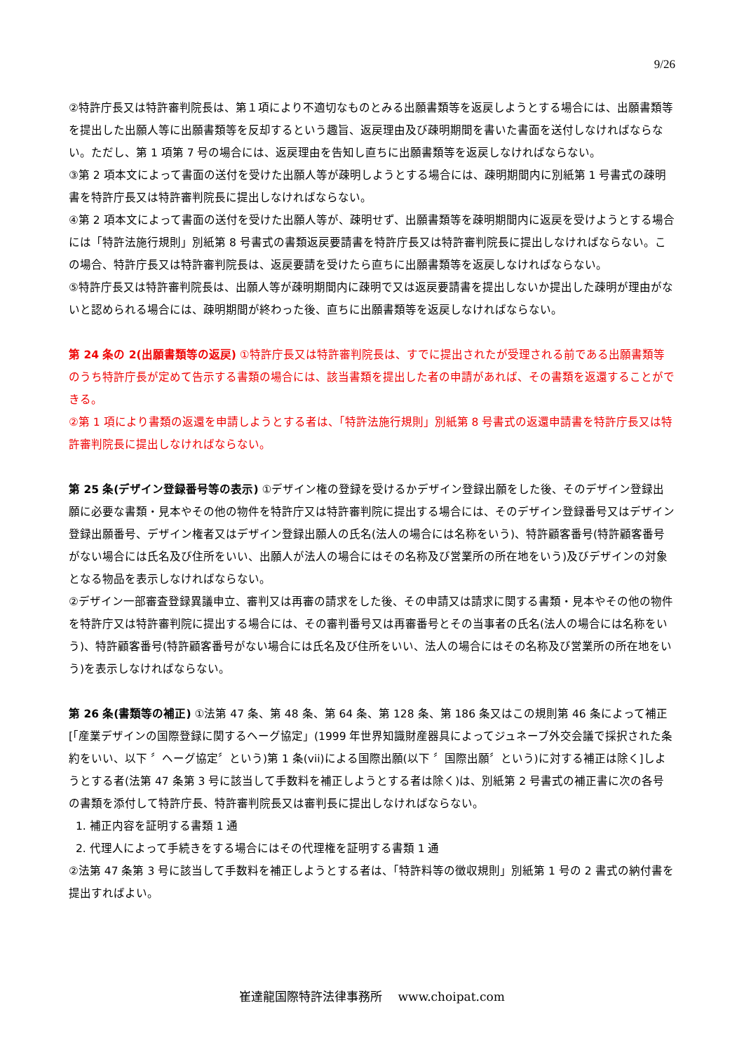9/26
②特許庁長又は特許審判院長は、第１項により不適切なものとみる出願書類等を返戻しようとする場合には、出願書類等を提出した出願人等に出願書類等を反却するという趣旨、返戻理由及び疎明期間を書いた書面を送付しなければならない。ただし、第 1 項第 7 号の場合には、返戻理由を告知し直ちに出願書類等を返戻しなければならない。
③第 2 項本文によって書面の送付を受けた出願人等が疎明しようとする場合には、疎明期間内に別紙第 1 号書式の疎明書を特許庁長又は特許審判院長に提出しなければならない。
④第 2 項本文によって書面の送付を受けた出願人等が、疎明せず、出願書類等を疎明期間内に返戻を受けようとする場合には「特許法施行規則」別紙第 8 号書式の書類返戻要請書を特許庁長又は特許審判院長に提出しなければならない。この場合、特許庁長又は特許審判院長は、返戻要請を受けたら直ちに出願書類等を返戻しなければならない。
⑤特許庁長又は特許審判院長は、出願人等が疎明期間内に疎明で又は返戻要請書を提出しないか提出した疎明が理由がないと認められる場合には、疎明期間が終わった後、直ちに出願書類等を返戻しなければならない。
第 24 条の 2(出願書類等の返戻) ①特許庁長又は特許審判院長は、すでに提出されたが受理される前である出願書類等のうち特許庁長が定めて告示する書類の場合には、該当書類を提出した者の申請があれば、その書類を返還することができる。
②第 1 項により書類の返還を申請しようとする者は、「特許法施行規則」別紙第 8 号書式の返還申請書を特許庁長又は特許審判院長に提出しなければならない。
第 25 条(デザイン登録番号等の表示) ①デザイン権の登録を受けるかデザイン登録出願をした後、そのデザイン登録出願に必要な書類・見本やその他の物件を特許庁又は特許審判院に提出する場合には、そのデザイン登録番号又はデザイン登録出願番号、デザイン権者又はデザイン登録出願人の氏名(法人の場合には名称をいう)、特許顧客番号(特許顧客番号がない場合には氏名及び住所をいい、出願人が法人の場合にはその名称及び営業所の所在地をいう)及びデザインの対象となる物品を表示しなければならない。
②デザイン一部審査登録異議申立、審判又は再審の請求をした後、その申請又は請求に関する書類・見本やその他の物件を特許庁又は特許審判院に提出する場合には、その審判番号又は再審番号とその当事者の氏名(法人の場合には名称をいう)、特許顧客番号(特許顧客番号がない場合には氏名及び住所をいい、法人の場合にはその名称及び営業所の所在地をいう)を表示しなければならない。
第 26 条(書類等の補正) ①法第 47 条、第 48 条、第 64 条、第 128 条、第 186 条又はこの規則第 46 条によって補正[「産業デザインの国際登録に関するヘーグ協定」(1999 年世界知識財産器具によってジュネーブ外交会議で採択された条約をいい、以下 〞ヘーグ協定〞という)第 1 条(vii)による国際出願(以下 〞国際出願〞という)に対する補正は除く]しようとする者(法第 47 条第 3 号に該当して手数料を補正しようとする者は除く)は、別紙第 2 号書式の補正書に次の各号の書類を添付して特許庁長、特許審判院長又は審判長に提出しなければならない。
1. 補正内容を証明する書類 1 通
2. 代理人によって手続きをする場合にはその代理権を証明する書類 1 通
②法第 47 条第 3 号に該当して手数料を補正しようとする者は、「特許料等の徴収規則」別紙第 1 号の 2 書式の納付書を提出すればよい。
崔達龍国際特許法律事務所　 www.choipat.com